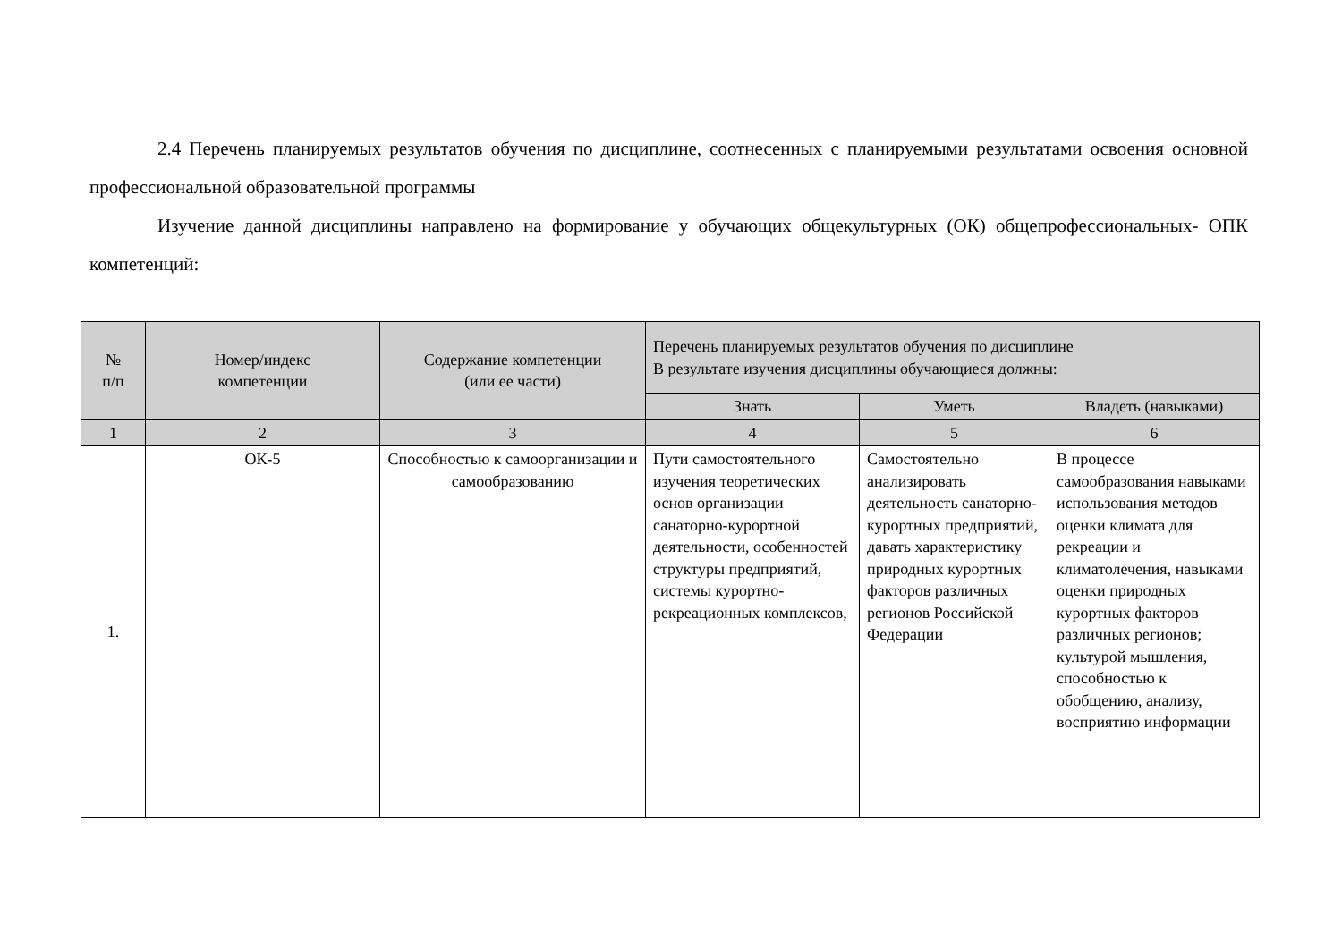2.4 Перечень планируемых результатов обучения по дисциплине, соотнесенных с планируемыми результатами освоения основной профессиональной образовательной программы
Изучение данной дисциплины направлено на формирование у обучающих общекультурных (ОК) общепрофессиональных- ОПК компетенций:
| № п/п | Номер/индекс компетенции | Содержание компетенции (или ее части) | Перечень планируемых результатов обучения по дисциплине В результате изучения дисциплины обучающиеся должны: | | |
| --- | --- | --- | --- | --- | --- |
| | | | Знать | Уметь | Владеть (навыками) |
| 1 | 2 | 3 | 4 | 5 | 6 |
| 1. | ОК-5 | Способностью к самоорганизации и самообразованию | Пути самостоятельного изучения теоретических основ организации санаторно-курортной деятельности, особенностей структуры предприятий, системы курортно-рекреационных комплексов, | Самостоятельно анализировать деятельность санаторно-курортных предприятий, давать характеристику природных курортных факторов различных регионов Российской Федерации | В процессе самообразования навыками использования методов оценки климата для рекреации и климатолечения, навыками оценки природных курортных факторов различных регионов; культурой мышления, способностью к обобщению, анализу, восприятию информации |